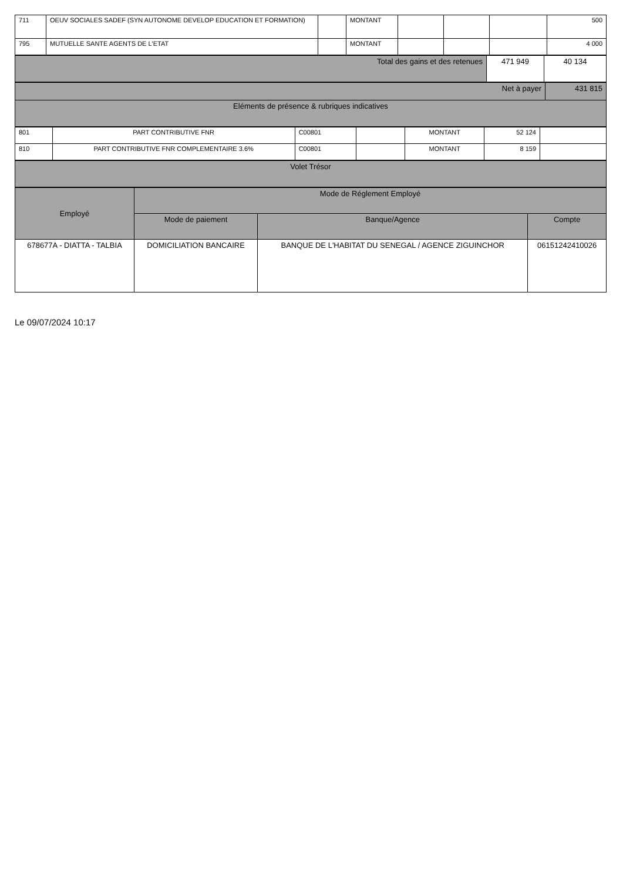| 711 | OEUV SOCIALES SADEF (SYN AUTONOME DEVELOP EDUCATION ET FORMATION) | | MONTANT | | | | 500 |
| 795 | MUTUELLE SANTE AGENTS DE L'ETAT | | MONTANT | | | | 4 000 |
| Total des gains et des retenues | 471 949 | 40 134 |
| Net à payer | 431 815 |
| Eléments de présence & rubriques indicatives | |
| 801 | PART CONTRIBUTIVE FNR | C00801 | | MONTANT | 52 124 | |
| 810 | PART CONTRIBUTIVE FNR COMPLEMENTAIRE 3.6% | C00801 | | MONTANT | 8 159 | |
| Volet Trésor |
| Employé | Mode de Réglement Employé | | |
| --- | --- | --- | --- |
| | Mode de paiement | Banque/Agence | Compte |
| 678677A - DIATTA - TALBIA | DOMICILIATION BANCAIRE | BANQUE DE L'HABITAT DU SENEGAL / AGENCE ZIGUINCHOR | 06151242410026 |
Le 09/07/2024 10:17